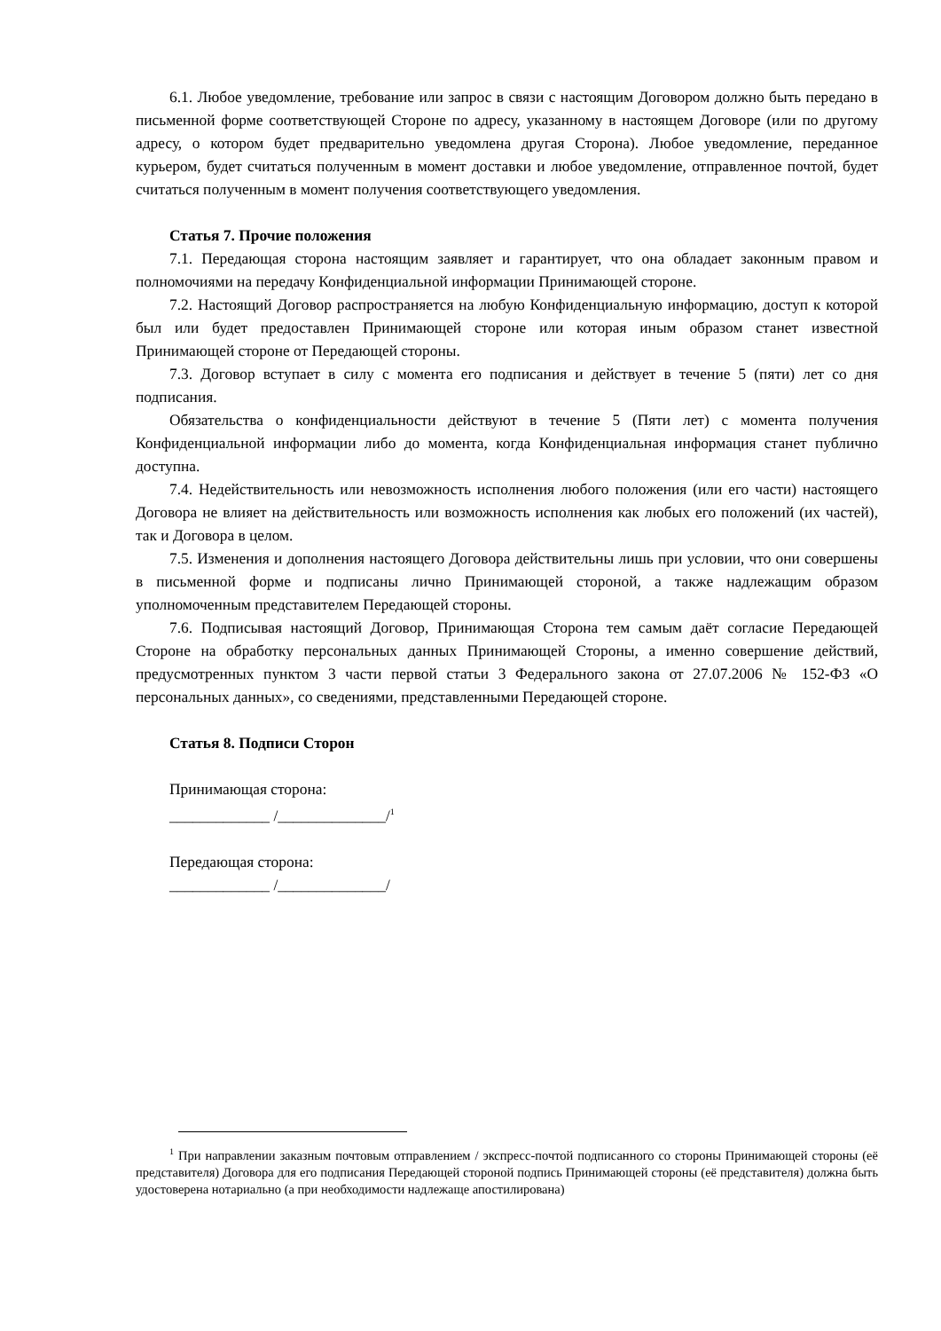6.1. Любое уведомление, требование или запрос в связи с настоящим Договором должно быть передано в письменной форме соответствующей Стороне по адресу, указанному в настоящем Договоре (или по другому адресу, о котором будет предварительно уведомлена другая Сторона). Любое уведомление, переданное курьером, будет считаться полученным в момент доставки и любое уведомление, отправленное почтой, будет считаться полученным в момент получения соответствующего уведомления.
Статья 7. Прочие положения
7.1. Передающая сторона настоящим заявляет и гарантирует, что она обладает законным правом и полномочиями на передачу Конфиденциальной информации Принимающей стороне.
7.2. Настоящий Договор распространяется на любую Конфиденциальную информацию, доступ к которой был или будет предоставлен Принимающей стороне или которая иным образом станет известной Принимающей стороне от Передающей стороны.
7.3. Договор вступает в силу с момента его подписания и действует в течение 5 (пяти) лет со дня подписания.
Обязательства о конфиденциальности действуют в течение 5 (Пяти лет) с момента получения Конфиденциальной информации либо до момента, когда Конфиденциальная информация станет публично доступна.
7.4. Недействительность или невозможность исполнения любого положения (или его части) настоящего Договора не влияет на действительность или возможность исполнения как любых его положений (их частей), так и Договора в целом.
7.5. Изменения и дополнения настоящего Договора действительны лишь при условии, что они совершены в письменной форме и подписаны лично Принимающей стороной, а также надлежащим образом уполномоченным представителем Передающей стороны.
7.6. Подписывая настоящий Договор, Принимающая Сторона тем самым даёт согласие Передающей Стороне на обработку персональных данных Принимающей Стороны, а именно совершение действий, предусмотренных пунктом 3 части первой статьи 3 Федерального закона от 27.07.2006 № 152-ФЗ «О персональных данных», со сведениями, представленными Передающей стороне.
Статья 8. Подписи Сторон
Принимающая сторона:
_____________ /______________/<sup>1</sup>
Передающая сторона:
_____________ /______________/
<sup>1</sup> При направлении заказным почтовым отправлением / экспресс-почтой подписанного со стороны Принимающей стороны (её представителя) Договора для его подписания Передающей стороной подпись Принимающей стороны (её представителя) должна быть удостоверена нотариально (а при необходимости надлежаще апостилирована)